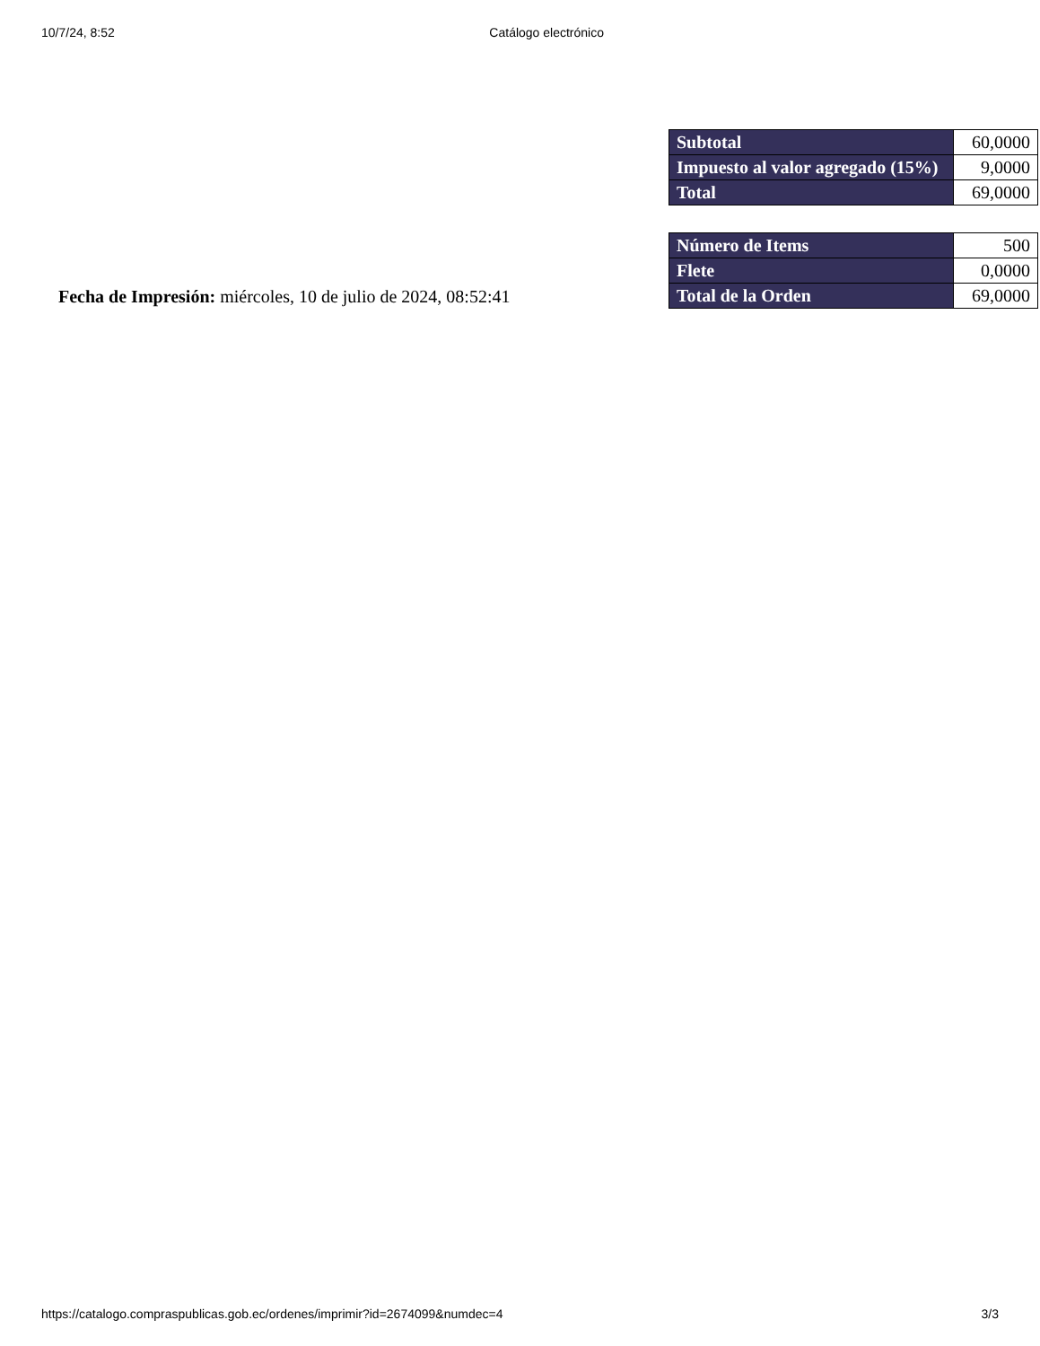10/7/24, 8:52 Catálogo electrónico
Fecha de Impresión: miércoles, 10 de julio de 2024, 08:52:41
| Subtotal | 60,0000 |
| Impuesto al valor agregado (15%) | 9,0000 |
| Total | 69,0000 |
| Número de Items | 500 |
| Flete | 0,0000 |
| Total de la Orden | 69,0000 |
https://catalogo.compraspublicas.gob.ec/ordenes/imprimir?id=2674099&numdec=4 3/3